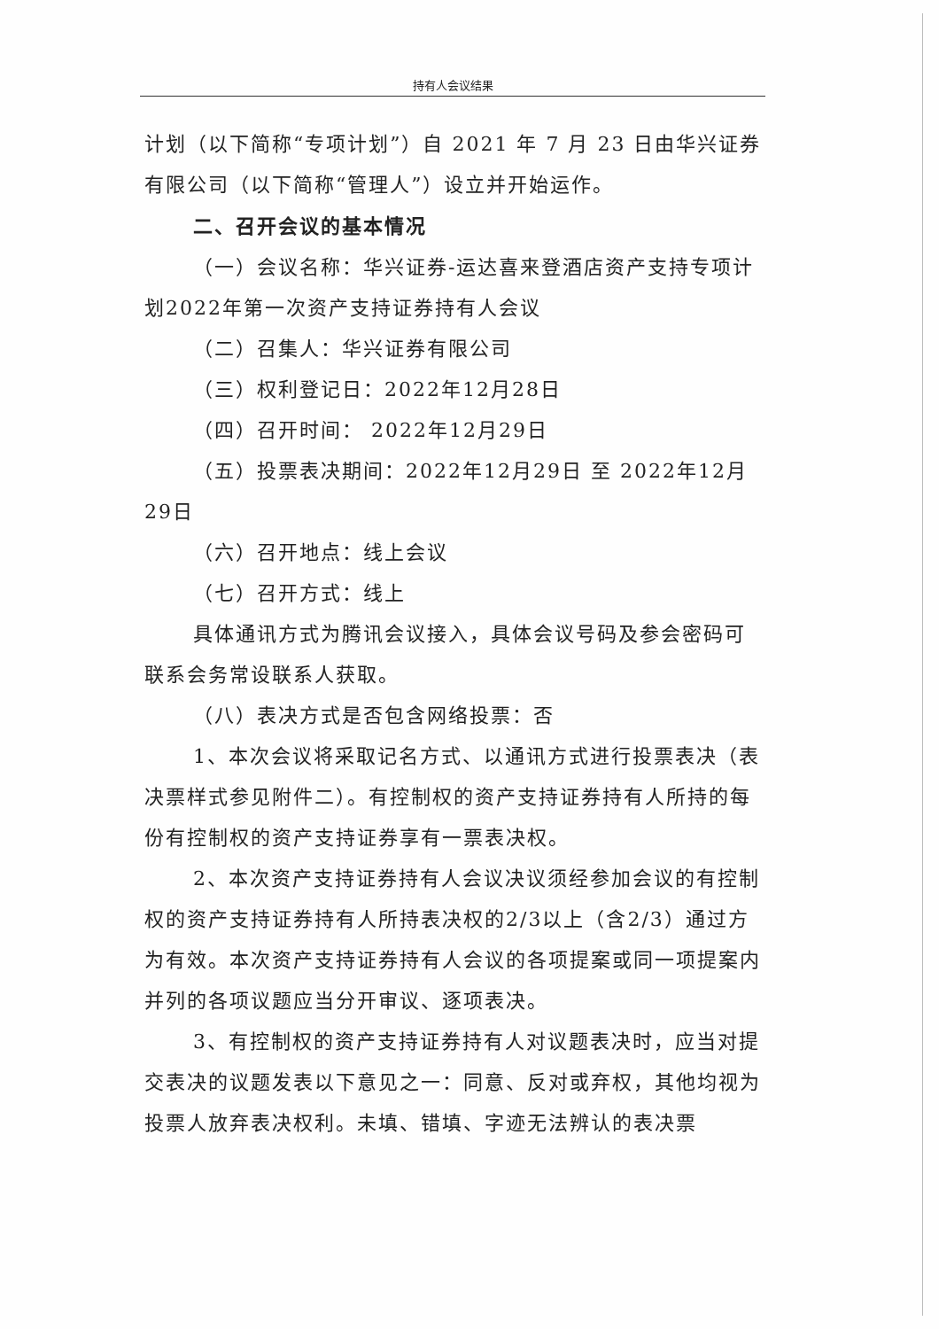持有人会议结果
计划（以下简称“专项计划”）自 2021 年 7 月 23 日由华兴证券有限公司（以下简称“管理人”）设立并开始运作。
二、召开会议的基本情况
（一）会议名称：华兴证券-运达喜来登酒店资产支持专项计划2022年第一次资产支持证券持有人会议
（二）召集人：华兴证券有限公司
（三）权利登记日：2022年12月28日
（四）召开时间： 2022年12月29日
（五）投票表决期间：2022年12月29日 至 2022年12月29日
（六）召开地点：线上会议
（七）召开方式：线上
具体通讯方式为腾讯会议接入，具体会议号码及参会密码可联系会务常设联系人获取。
（八）表决方式是否包含网络投票：否
1、本次会议将采取记名方式、以通讯方式进行投票表决（表决票样式参见附件二）。有控制权的资产支持证券持有人所持的每份有控制权的资产支持证券享有一票表决权。
2、本次资产支持证券持有人会议决议须经参加会议的有控制权的资产支持证券持有人所持表决权的2/3以上（含2/3）通过方为有效。本次资产支持证券持有人会议的各项提案或同一项提案内并列的各项议题应当分开审议、逐项表决。
3、有控制权的资产支持证券持有人对议题表决时，应当对提交表决的议题发表以下意见之一：同意、反对或弃权，其他均视为投票人放弃表决权利。未填、错填、字迹无法辨认的表决票